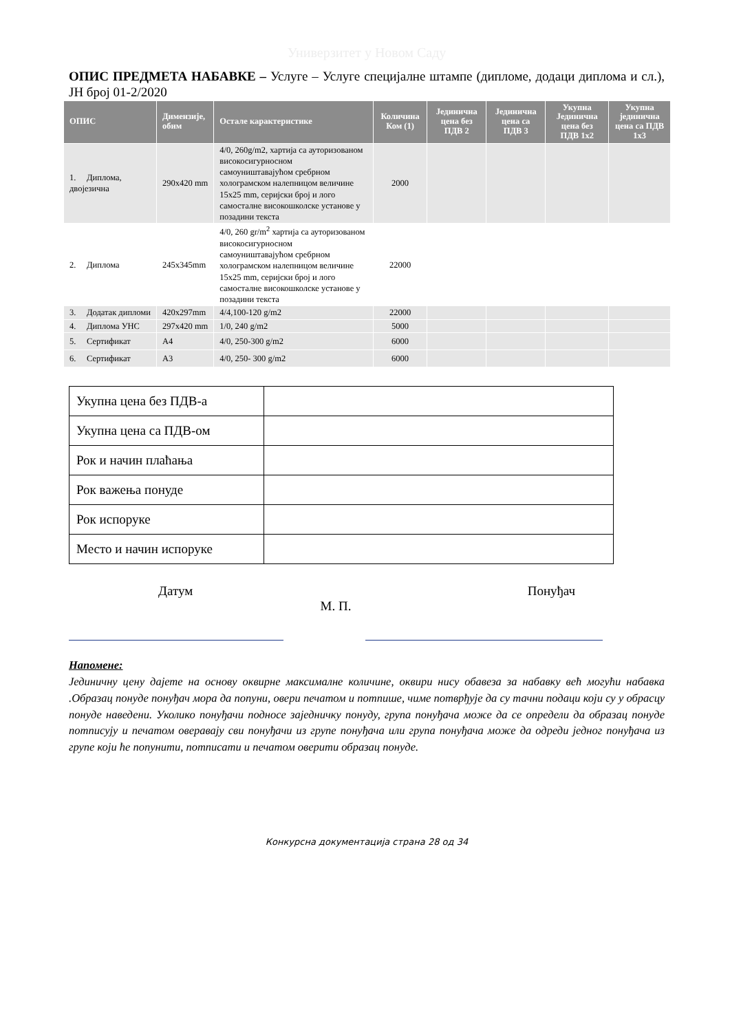Универзитет у Новом Саду
ОПИС ПРЕДМЕТА НАБАВКЕ – Услуге – Услуге специјалне штампе (дипломе, додаци диплома и сл.), ЈН број 01-2/2020
| ОПИС | Димензије, обим | Остале карактеристике | Количина Ком (1) | Јединична цена без ПДВ 2 | Јединична цена са ПДВ 3 | Укупна Јединична цена без ПДВ 1x2 | Укупна јединична цена са ПДВ 1x3 |
| --- | --- | --- | --- | --- | --- | --- | --- |
| 1. Диплома, двојезична | 290x420 mm | 4/0, 260g/m2, хартија са ауторизованом високосигурносном самоуништавајућом сребрном холограмском налепницом величине 15x25 mm, серијски број и лого самосталне високошколске установе у позадини текста | 2000 | | | | |
| 2. Диплома | 245x345mm | 4/0, 260 gr/m<sup>2</sup> хартија са ауторизованом високосигурносном самоуништавајућом сребрном холограмском налепницом величине 15x25 mm, серијски број и лого самосталне високошколске установе у позадини текста | 22000 | | | | |
| 3. Додатак дипломи | 420x297mm | 4/4,100-120 g/m2 | 22000 | | | | |
| 4. Диплома УНС | 297x420 mm | 1/0, 240 g/m2 | 5000 | | | | |
| 5. Сертификат | А4 | 4/0, 250-300 g/m2 | 6000 | | | | |
| 6. Сертификат | А3 | 4/0, 250- 300 g/m2 | 6000 | | | | |
| Укупна цена без ПДВ-а | |
| Укупна цена са ПДВ-ом | |
| Рок и начин плаћања | |
| Рок важења понуде | |
| Рок испоруке | |
| Место и начин испоруке | |
Датум Понуђач
М. П.
Напомене:
Јединичну цену дајете на основу оквирне максималне количине, оквири нису обавеза за набавку већ могући набавка .Образац понуде понуђач мора да попуни, овери печатом и потпише, чиме потврђује да су тачни подаци који су у обрасцу понуде наведени. Уколико понуђачи подносе заједничку понуду, група понуђача може да се определи да образац понуде потписују и печатом оверавају сви понуђачи из групе понуђача или група понуђача може да одреди једног понуђача из групе који ће попунити, потписати и печатом оверити образац понуде.
Конкурсна документација страна 28 од 34